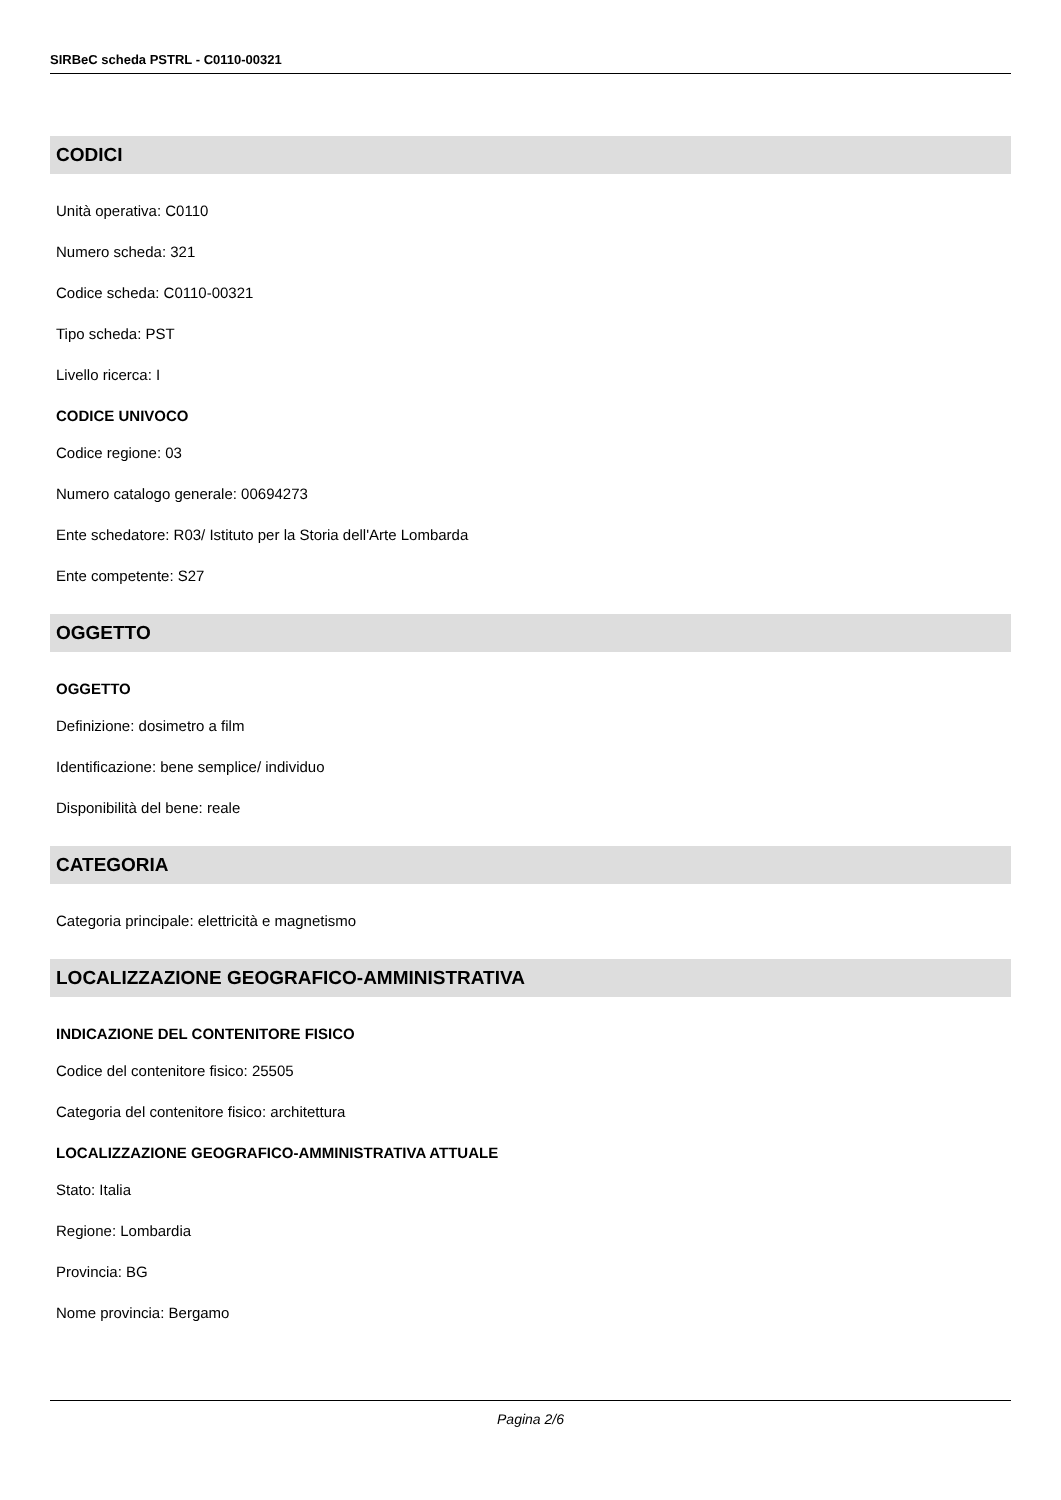SIRBeC scheda PSTRL - C0110-00321
CODICI
Unità operativa: C0110
Numero scheda: 321
Codice scheda: C0110-00321
Tipo scheda: PST
Livello ricerca: I
CODICE UNIVOCO
Codice regione: 03
Numero catalogo generale: 00694273
Ente schedatore: R03/ Istituto per la Storia dell'Arte Lombarda
Ente competente: S27
OGGETTO
OGGETTO
Definizione: dosimetro a film
Identificazione: bene semplice/ individuo
Disponibilità del bene: reale
CATEGORIA
Categoria principale: elettricità e magnetismo
LOCALIZZAZIONE GEOGRAFICO-AMMINISTRATIVA
INDICAZIONE DEL CONTENITORE FISICO
Codice del contenitore fisico: 25505
Categoria del contenitore fisico: architettura
LOCALIZZAZIONE GEOGRAFICO-AMMINISTRATIVA ATTUALE
Stato: Italia
Regione: Lombardia
Provincia: BG
Nome provincia: Bergamo
Pagina 2/6